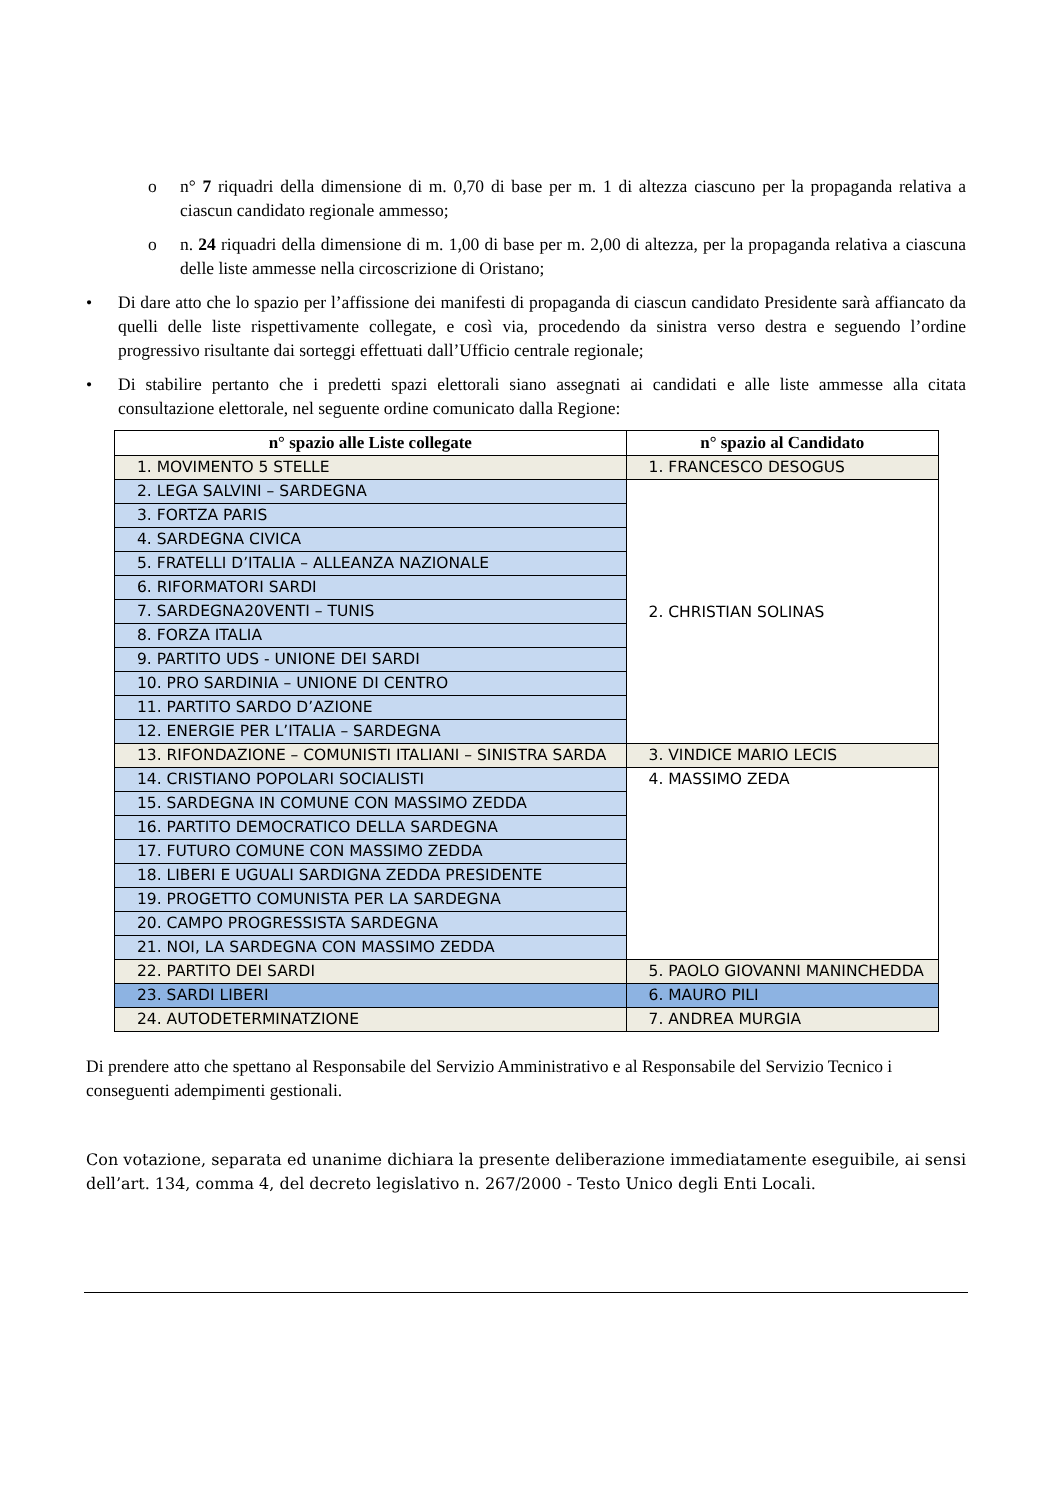o n° 7 riquadri della dimensione di m. 0,70 di base per m. 1 di altezza ciascuno per la propaganda relativa a ciascun candidato regionale ammesso;
o n. 24 riquadri della dimensione di m. 1,00 di base per m. 2,00 di altezza, per la propaganda relativa a ciascuna delle liste ammesse nella circoscrizione di Oristano;
• Di dare atto che lo spazio per l’affissione dei manifesti di propaganda di ciascun candidato Presidente sarà affiancato da quelli delle liste rispettivamente collegate, e così via, procedendo da sinistra verso destra e seguendo l’ordine progressivo risultante dai sorteggi effettuati dall’Ufficio centrale regionale;
• Di stabilire pertanto che i predetti spazi elettorali siano assegnati ai candidati e alle liste ammesse alla citata consultazione elettorale, nel seguente ordine comunicato dalla Regione:
| n° spazio alle Liste collegate | n° spazio al Candidato |
| --- | --- |
| 1. MOVIMENTO 5 STELLE | 1. FRANCESCO DESOGUS |
| 2. LEGA SALVINI – SARDEGNA | 2. CHRISTIAN SOLINAS |
| 3. FORTZA PARIS | |
| 4. SARDEGNA CIVICA | |
| 5. FRATELLI D’ITALIA – ALLEANZA NAZIONALE | |
| 6. RIFORMATORI SARDI | |
| 7. SARDEGNA20VENTI – TUNIS | |
| 8. FORZA ITALIA | |
| 9. PARTITO UDS - UNIONE DEI SARDI | |
| 10. PRO SARDINIA – UNIONE DI CENTRO | |
| 11. PARTITO SARDO D’AZIONE | |
| 12. ENERGIE PER L’ITALIA – SARDEGNA | |
| 13. RIFONDAZIONE – COMUNISTI ITALIANI – SINISTRA SARDA | 3. VINDICE MARIO LECIS |
| 14. CRISTIANO POPOLARI SOCIALISTI | 4. MASSIMO ZEDA |
| 15. SARDEGNA IN COMUNE CON MASSIMO ZEDDA | |
| 16. PARTITO DEMOCRATICO DELLA SARDEGNA | |
| 17. FUTURO COMUNE CON MASSIMO ZEDDA | |
| 18. LIBERI E UGUALI SARDIGNA ZEDDA PRESIDENTE | |
| 19. PROGETTO COMUNISTA PER LA SARDEGNA | |
| 20. CAMPO PROGRESSISTA SARDEGNA | |
| 21. NOI, LA SARDEGNA CON MASSIMO ZEDDA | |
| 22. PARTITO DEI SARDI | 5. PAOLO GIOVANNI MANINCHEDDA |
| 23. SARDI LIBERI | 6. MAURO PILI |
| 24. AUTODETERMINATZIONE | 7. ANDREA MURGIA |
Di prendere atto che spettano al Responsabile del Servizio Amministrativo e al Responsabile del Servizio Tecnico i conseguenti adempimenti gestionali.
Con votazione, separata ed unanime dichiara la presente deliberazione immediatamente eseguibile, ai sensi dell’art. 134, comma 4, del decreto legislativo n. 267/2000 - Testo Unico degli Enti Locali.